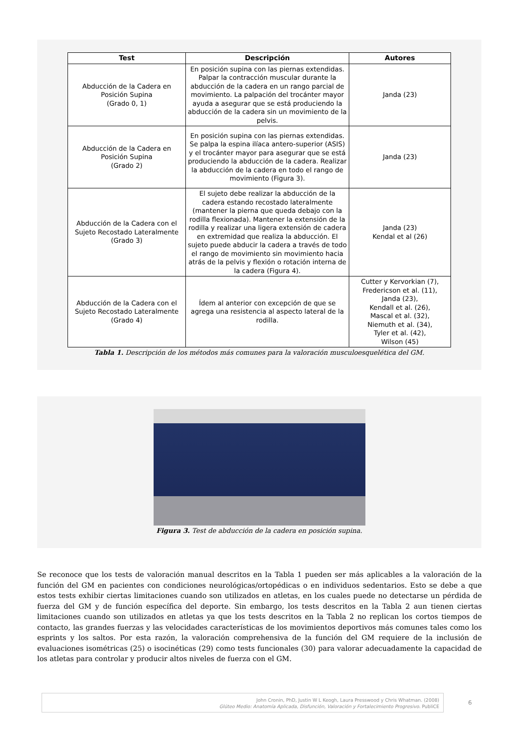| Test | Descripción | Autores |
| --- | --- | --- |
| Abducción de la Cadera en Posición Supina (Grado 0, 1) | En posición supina con las piernas extendidas. Palpar la contracción muscular durante la abducción de la cadera en un rango parcial de movimiento. La palpación del trocánter mayor ayuda a asegurar que se está produciendo la abducción de la cadera sin un movimiento de la pelvis. | Janda (23) |
| Abducción de la Cadera en Posición Supina (Grado 2) | En posición supina con las piernas extendidas. Se palpa la espina ilíaca antero-superior (ASIS) y el trocánter mayor para asegurar que se está produciendo la abducción de la cadera. Realizar la abducción de la cadera en todo el rango de movimiento (Figura 3). | Janda (23) |
| Abducción de la Cadera con el Sujeto Recostado Lateralmente (Grado 3) | El sujeto debe realizar la abducción de la cadera estando recostado lateralmente (mantener la pierna que queda debajo con la rodilla flexionada). Mantener la extensión de la rodilla y realizar una ligera extensión de cadera en extremidad que realiza la abducción. El sujeto puede abducir la cadera a través de todo el rango de movimiento sin movimiento hacia atrás de la pelvis y flexión o rotación interna de la cadera (Figura 4). | Janda (23) Kendal et al (26) |
| Abducción de la Cadera con el Sujeto Recostado Lateralmente (Grado 4) | Ídem al anterior con excepción de que se agrega una resistencia al aspecto lateral de la rodilla. | Cutter y Kervorkian (7), Fredericson et al. (11), Janda (23), Kendall et al. (26), Mascal et al. (32), Niemuth et al. (34), Tyler et al. (42), Wilson (45) |
Tabla 1. Descripción de los métodos más comunes para la valoración musculoesquelética del GM.
Figura 3. Test de abducción de la cadera en posición supina.
Se reconoce que los tests de valoración manual descritos en la Tabla 1 pueden ser más aplicables a la valoración de la función del GM en pacientes con condiciones neurológicas/ortopédicas o en individuos sedentarios. Esto se debe a que estos tests exhibir ciertas limitaciones cuando son utilizados en atletas, en los cuales puede no detectarse un pérdida de fuerza del GM y de función específica del deporte. Sin embargo, los tests descritos en la Tabla 2 aun tienen ciertas limitaciones cuando son utilizados en atletas ya que los tests descritos en la Tabla 2 no replican los cortos tiempos de contacto, las grandes fuerzas y las velocidades características de los movimientos deportivos más comunes tales como los esprints y los saltos. Por esta razón, la valoración comprehensiva de la función del GM requiere de la inclusión de evaluaciones isométricas (25) o isocinéticas (29) como tests funcionales (30) para valorar adecuadamente la capacidad de los atletas para controlar y producir altos niveles de fuerza con el GM.
John Cronin, PhD, Justin W L Keogh, Laura Presswood y Chris Whatman. (2008)
Glúteo Medio: Anatomía Aplicada, Disfunción, Valoración y Fortalecimiento Progresivo. PubliCE
6